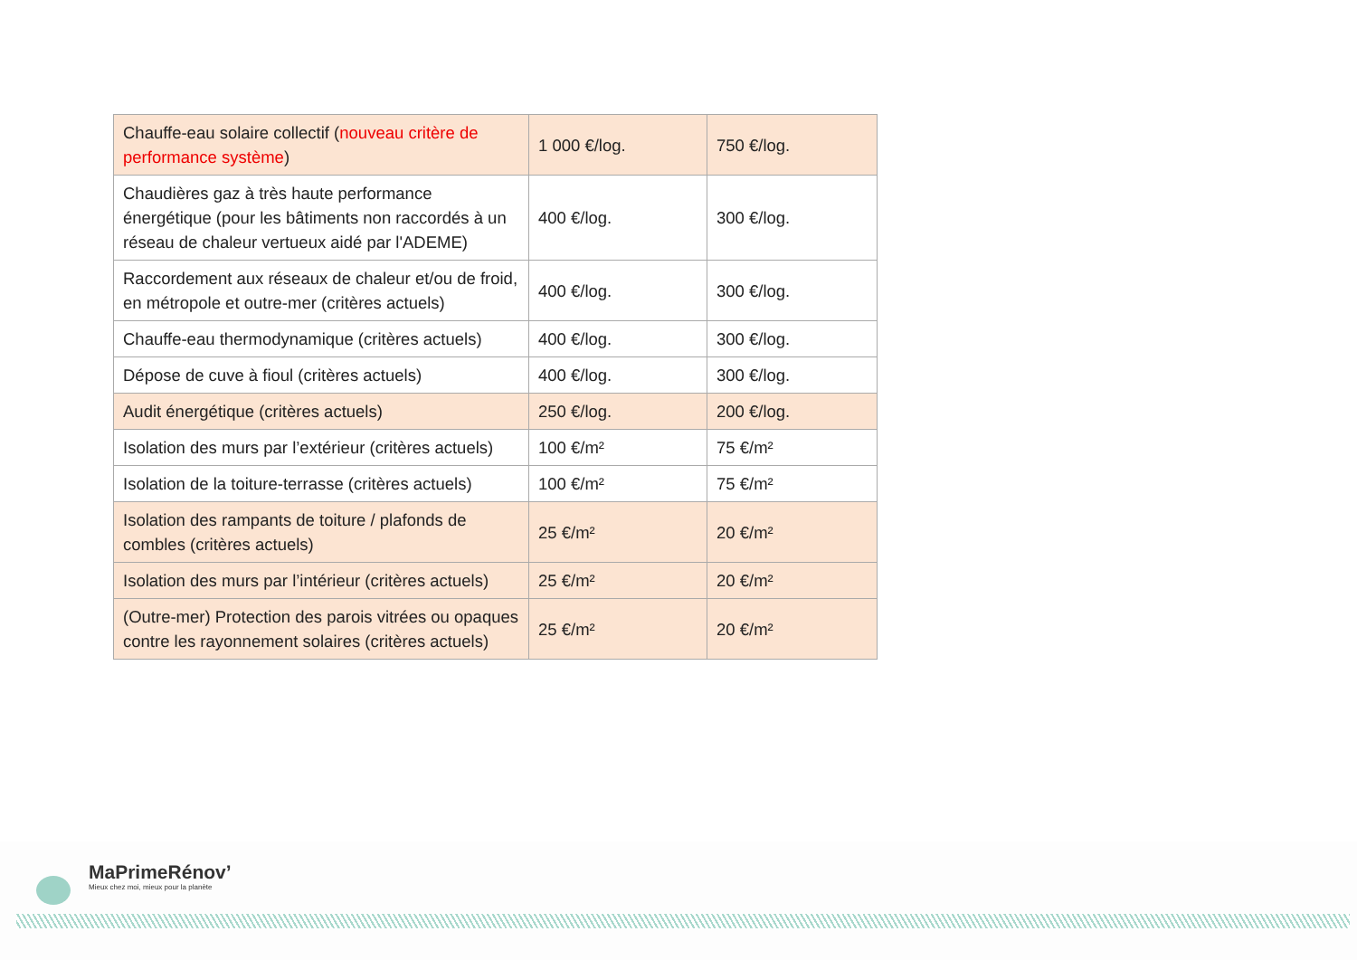| Chauffe-eau solaire collectif ( nouveau critère de performance système ) | 1 000 €/log. | 750 €/log. |
| Chaudières gaz à très haute performance énergétique (pour les bâtiments non raccordés à un réseau de chaleur vertueux aidé par l'ADEME) | 400 €/log. | 300 €/log. |
| Raccordement aux réseaux de chaleur et/ou de froid, en métropole et outre-mer (critères actuels) | 400 €/log. | 300 €/log. |
| Chauffe-eau thermodynamique (critères actuels) | 400 €/log. | 300 €/log. |
| Dépose de cuve à fioul (critères actuels) | 400 €/log. | 300 €/log. |
| Audit énergétique (critères actuels) | 250 €/log. | 200 €/log. |
| Isolation des murs par l’extérieur (critères actuels) | 100 €/m² | 75 €/m² |
| Isolation de la toiture-terrasse (critères actuels) | 100 €/m² | 75 €/m² |
| Isolation des rampants de toiture / plafonds de combles (critères actuels) | 25 €/m² | 20 €/m² |
| Isolation des murs par l’intérieur (critères actuels) | 25 €/m² | 20 €/m² |
| (Outre-mer) Protection des parois vitrées ou opaques contre les rayonnement solaires (critères actuels) | 25 €/m² | 20 €/m² |
MaPrimeRénov’
Mieux chez moi, mieux pour la planète